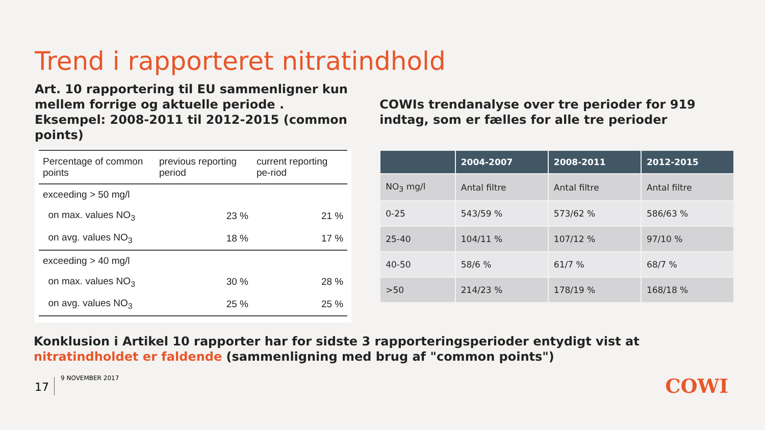Trend i rapporteret nitratindhold
Art. 10 rapportering til EU sammenligner kun mellem forrige og aktuelle periode . Eksempel: 2008-2011 til 2012-2015 (common points)
| Percentage of common points | previous reporting period | current reporting pe-riod |
| --- | --- | --- |
| exceeding > 50 mg/l | | |
| on max. values NO<sub>3</sub> | 23 % | 21 % |
| on avg. values NO<sub>3</sub> | 18 % | 17 % |
| exceeding > 40 mg/l | | |
| on max. values NO<sub>3</sub> | 30 % | 28 % |
| on avg. values NO<sub>3</sub> | 25 % | 25 % |
COWIs trendanalyse over tre perioder for 919 indtag, som er fælles for alle tre perioder
| | 2004-2007 | 2008-2011 | 2012-2015 |
| --- | --- | --- | --- |
| NO<sub>3</sub> mg/l | Antal filtre | Antal filtre | Antal filtre |
| 0-25 | 543/59 % | 573/62 % | 586/63 % |
| 25-40 | 104/11 % | 107/12 % | 97/10 % |
| 40-50 | 58/6 % | 61/7 % | 68/7 % |
| >50 | 214/23 % | 178/19 % | 168/18 % |
Konklusion i Artikel 10 rapporter har for sidste 3 rapporteringsperioder entydigt vist at nitratindholdet er faldende (sammenligning med brug af "common points")
17 9 NOVEMBER 2017 COWI